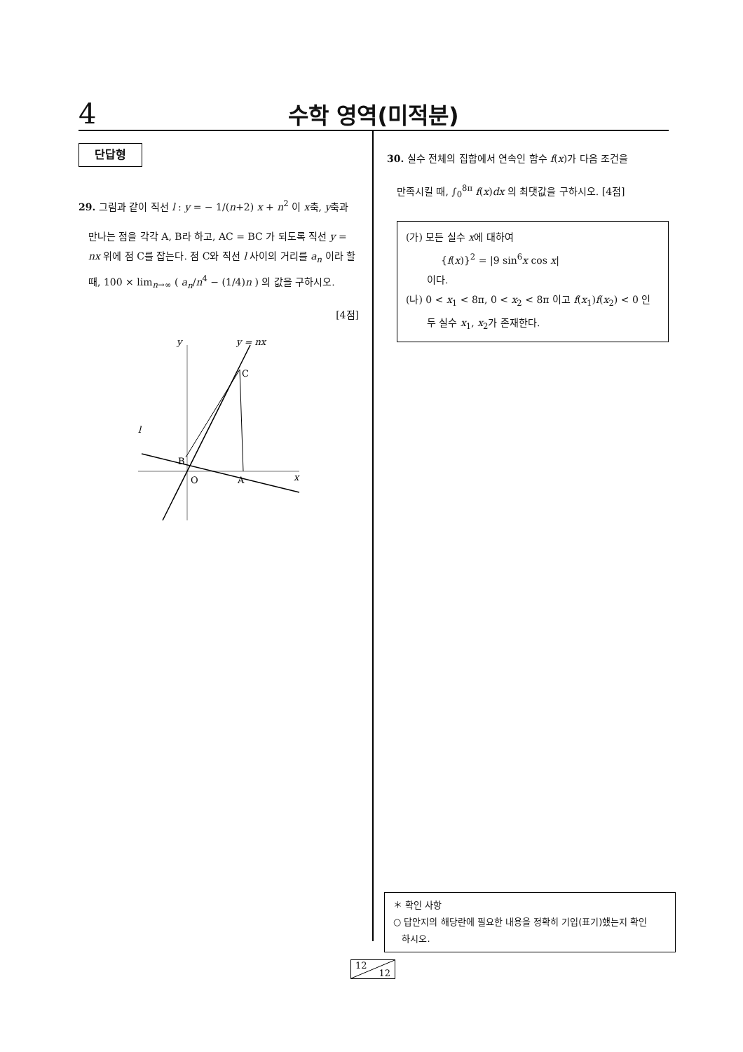4
수학 영역(미적분)
단답형
29. 그림과 같이 직선 l : y = − 1/(n+2) x + n<sup>2</sup> 이 x축, y축과
만나는 점을 각각 A, B라 하고, AC = BC 가 되도록 직선 y = nx 위에 점 C를 잡는다. 점 C와 직선 l 사이의 거리를 a<sub>n</sub> 이라 할 때, 100 × lim<sub>n→∞</sub> ( a<sub>n</sub>/n<sup>4</sup> − (1/4)n ) 의 값을 구하시오.
[4점]
y
y = nx
C
l
B
O
A
x
30. 실수 전체의 집합에서 연속인 함수 f(x)가 다음 조건을
만족시킬 때, ∫<sub>0</sub><sup>8π</sup> f(x)dx 의 최댓값을 구하시오. [4점]
(가) 모든 실수 x에 대하여
{f(x)}<sup>2</sup> = |9 sin<sup>6</sup>x cos x|
이다.
(나) 0 < x<sub>1</sub> < 8π, 0 < x<sub>2</sub> < 8π 이고 f(x<sub>1</sub>)f(x<sub>2</sub>) < 0 인
두 실수 x<sub>1</sub>, x<sub>2</sub>가 존재한다.
＊ 확인 사항
○ 답안지의 해당란에 필요한 내용을 정확히 기입(표기)했는지 확인
하시오.
12
12